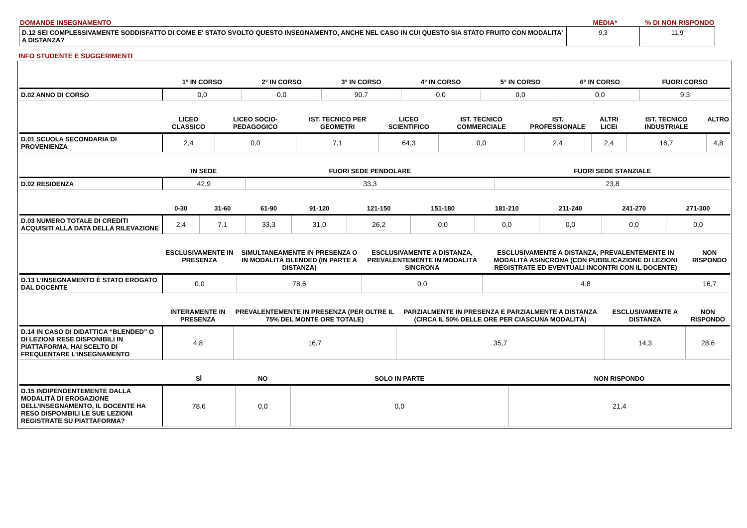DOMANDE INSEGNAMENTO MEDIA*% DI NON RISPONDO
| D.12 SEI COMPLESSIVAMENTE SODDISFATTO DI COME E' STATO SVOLTO QUESTO INSEGNAMENTO, ANCHE NEL CASO IN CUI QUESTO SIA STATO FRUITO CON MODALITA’ A DISTANZA? | 9,3 | 11,9 |
INFO STUDENTE E SUGGERIMENTI
| | 1° IN CORSO | 2° IN CORSO | 3° IN CORSO | 4° IN CORSO | 5° IN CORSO | 6° IN CORSO | FUORI CORSO |
| --- | --- | --- | --- | --- | --- | --- | --- |
| D.02 ANNO DI CORSO | 0,0 | 0,0 | 90,7 | 0,0 | 0,0 | 0,0 | 9,3 |
| | LICEO CLASSICO | LICEO SOCIO-PEDAGOGICO | IST. TECNICO PER GEOMETRI | LICEO SCIENTIFICO | IST. TECNICO COMMERCIALE | IST. PROFESSIONALE | ALTRI LICEI | IST. TECNICO INDUSTRIALE | ALTRO |
| --- | --- | --- | --- | --- | --- | --- | --- | --- | --- |
| D.01 SCUOLA SECONDARIA DI PROVENIENZA | 2,4 | 0,0 | 7,1 | 64,3 | 0,0 | 2,4 | 2,4 | 16,7 | 4,8 |
| | IN SEDE | FUORI SEDE PENDOLARE | FUORI SEDE STANZIALE |
| --- | --- | --- | --- |
| D.02 RESIDENZA | 42,9 | 33,3 | 23,8 |
| | 0-30 | 31-60 | 61-90 | 91-120 | 121-150 | 151-180 | 181-210 | 211-240 | 241-270 | 271-300 |
| --- | --- | --- | --- | --- | --- | --- | --- | --- | --- | --- |
| D.03 NUMERO TOTALE DI CREDITI ACQUISITI ALLA DATA DELLA RILEVAZIONE | 2,4 | 7,1 | 33,3 | 31,0 | 26,2 | 0,0 | 0,0 | 0,0 | 0,0 | 0,0 |
| | ESCLUSIVAMENTE IN PRESENZA | SIMULTANEAMENTE IN PRESENZA O IN MODALITÀ BLENDED (IN PARTE A DISTANZA) | ESCLUSIVAMENTE A DISTANZA, PREVALENTEMENTE IN MODALITÀ SINCRONA | ESCLUSIVAMENTE A DISTANZA, PREVALENTEMENTE IN MODALITÀ ASINCRONA (CON PUBBLICAZIONE DI LEZIONI REGISTRATE ED EVENTUALI INCONTRI CON IL DOCENTE) | NON RISPONDO |
| --- | --- | --- | --- | --- | --- |
| D.13 L’INSEGNAMENTO È STATO EROGATO DAL DOCENTE | 0,0 | 78,6 | 0,0 | 4,8 | 16,7 |
| | INTERAMENTE IN PRESENZA | PREVALENTEMENTE IN PRESENZA (PER OLTRE IL 75% DEL MONTE ORE TOTALE) | PARZIALMENTE IN PRESENZA E PARZIALMENTE A DISTANZA (CIRCA IL 50% DELLE ORE PER CIASCUNA MODALITÀ) | ESCLUSIVAMENTE A DISTANZA | NON RISPONDO |
| --- | --- | --- | --- | --- | --- |
| D.14 IN CASO DI DIDATTICA “BLENDED” O DI LEZIONI RESE DISPONIBILI IN PIATTAFORMA, HAI SCELTO DI FREQUENTARE L’INSEGNAMENTO | 4,8 | 16,7 | 35,7 | 14,3 | 28,6 |
| | SÌ | NO | SOLO IN PARTE | NON RISPONDO |
| --- | --- | --- | --- | --- |
| D.15 INDIPENDENTEMENTE DALLA MODALITÀ DI EROGAZIONE DELL’INSEGNAMENTO, IL DOCENTE HA RESO DISPONIBILI LE SUE LEZIONI REGISTRATE SU PIATTAFORMA? | 78,6 | 0,0 | 0,0 | 21,4 |